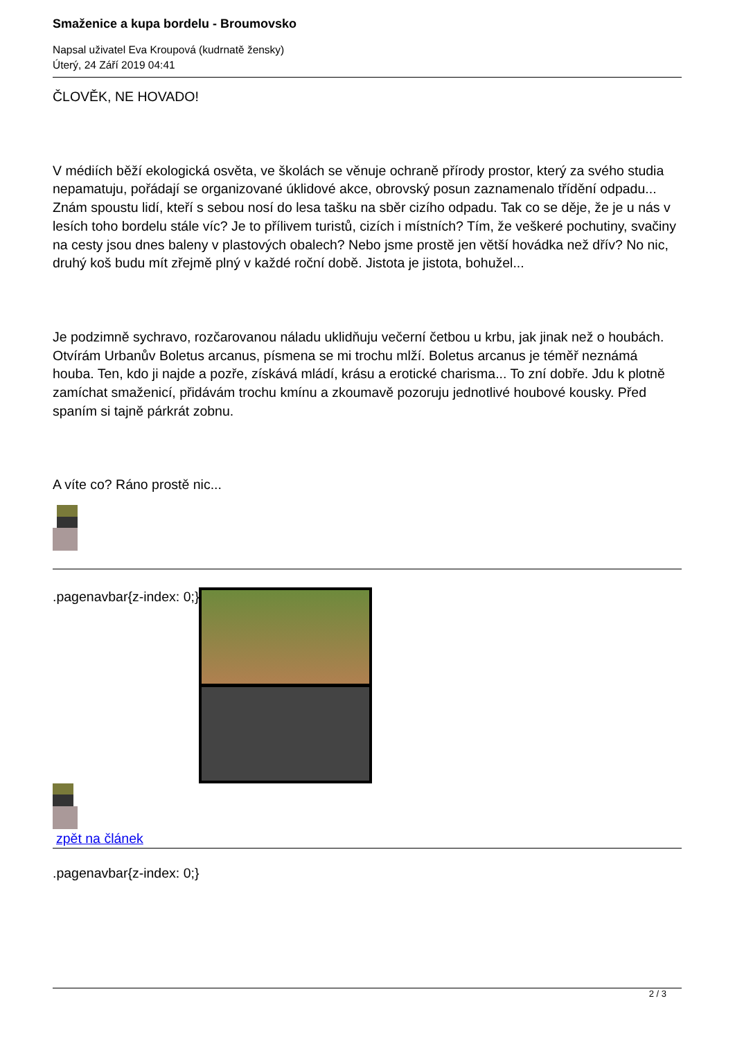Smaženice a kupa bordelu - Broumovsko
Napsal uživatel Eva Kroupová (kudrnatě žensky)
Úterý, 24 Září 2019 04:41
ČLOVĚK, NE HOVADO!
V médiích běží ekologická osvěta, ve školách se věnuje ochraně přírody prostor, který za svého studia nepamatuju, pořádají se organizované úklidové akce, obrovský posun zaznamenalo třídění odpadu... Znám spoustu lidí, kteří s sebou nosí do lesa tašku na sběr cizího odpadu. Tak co se děje, že je u nás v lesích toho bordelu stále víc? Je to přílivem turistů, cizích i místních? Tím, že veškeré pochutiny, svačiny na cesty jsou dnes baleny v plastových obalech? Nebo jsme prostě jen větší hovádka než dřív? No nic, druhý koš budu mít zřejmě plný v každé roční době. Jistota je jistota, bohužel...
Je podzimně sychravo, rozčarovanou náladu uklidňuju večerní četbou u krbu, jak jinak než o houbách. Otvírám Urbanův Boletus arcanus, písmena se mi trochu mlží. Boletus arcanus je téměř neznámá houba. Ten, kdo ji najde a pozře, získává mládí, krásu a erotické charisma... To zní dobře. Jdu k plotně zamíchat smaženicí, přidávám trochu kmínu a zkoumavě pozoruju jednotlivé houbové kousky. Před spaním si tajně párkrát zobnu.
A víte co? Ráno prostě nic...
.pagenavbar{z-index: 0;}
zpět na článek
.pagenavbar{z-index: 0;}
2 / 3